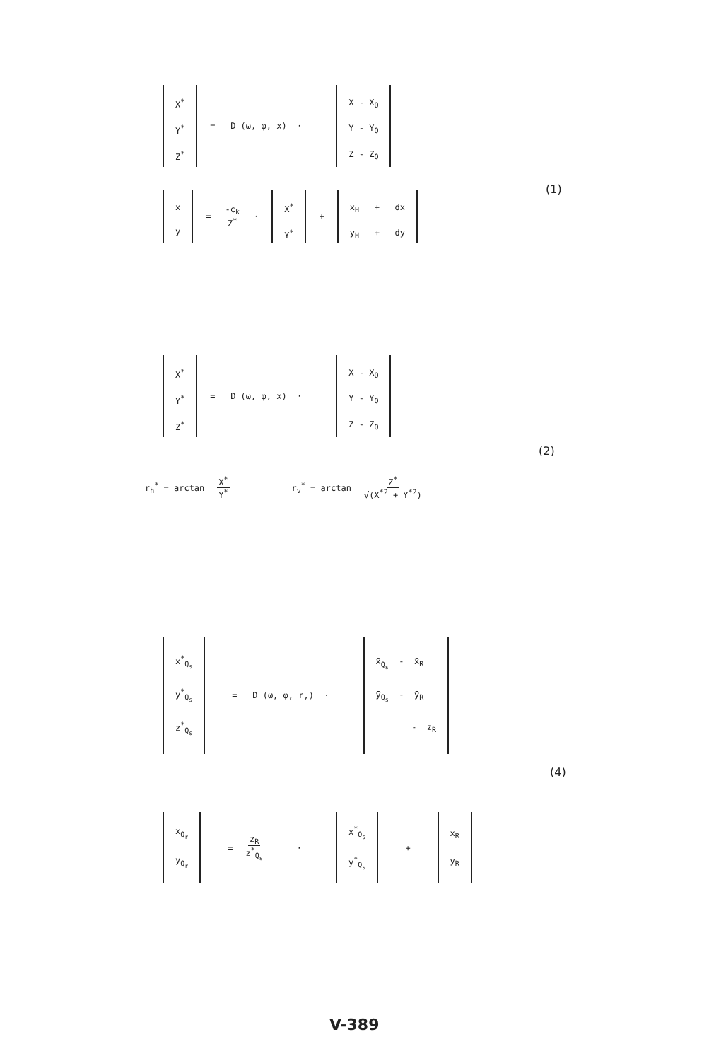X<sup>*</sup>
Y<sup>*</sup>
Z<sup>*</sup>
= D (ω, φ, x) ·
X - X<sub>O</sub>
Y - Y<sub>O</sub>
Z - Z<sub>O</sub>
(1)
x
y
= -c<sub>k</sub> Z<sup>*</sup> ·
X<sup>*</sup>
Y<sup>*</sup>
+
x<sub>H</sub> + dx
y<sub>H</sub> + dy
X<sup>*</sup>
Y<sup>*</sup>
Z<sup>*</sup>
= D (ω, φ, x) ·
X - X<sub>O</sub>
Y - Y<sub>O</sub>
Z - Z<sub>O</sub>
(2)
r<sub>h</sub><sup>*</sup> = arctan X<sup>*</sup> Y<sup>*</sup> r<sub>v</sub><sup>*</sup> = arctan Z<sup>*</sup> √(X<sup>*2</sup> + Y<sup>*2</sup>)
x<sup>*</sup><sub>Q<sub>s</sub></sub>
y<sup>*</sup><sub>Q<sub>s</sub></sub>
z<sup>*</sup><sub>Q<sub>s</sub></sub>
= D (ω, φ, r,) ·
x̄<sub>Q<sub>s</sub></sub> - x̄<sub>R</sub>
ȳ<sub>Q<sub>s</sub></sub> - ȳ<sub>R</sub>
- z̄<sub>R</sub>
(4)
x<sub>Q<sub>r</sub></sub>
y<sub>Q<sub>r</sub></sub>
= z<sub>R</sub> z<sup>*</sup><sub>Q<sub>s</sub></sub> ·
x<sup>*</sup><sub>Q<sub>s</sub></sub>
y<sup>*</sup><sub>Q<sub>s</sub></sub>
+
x<sub>R</sub>
y<sub>R</sub>
V-389